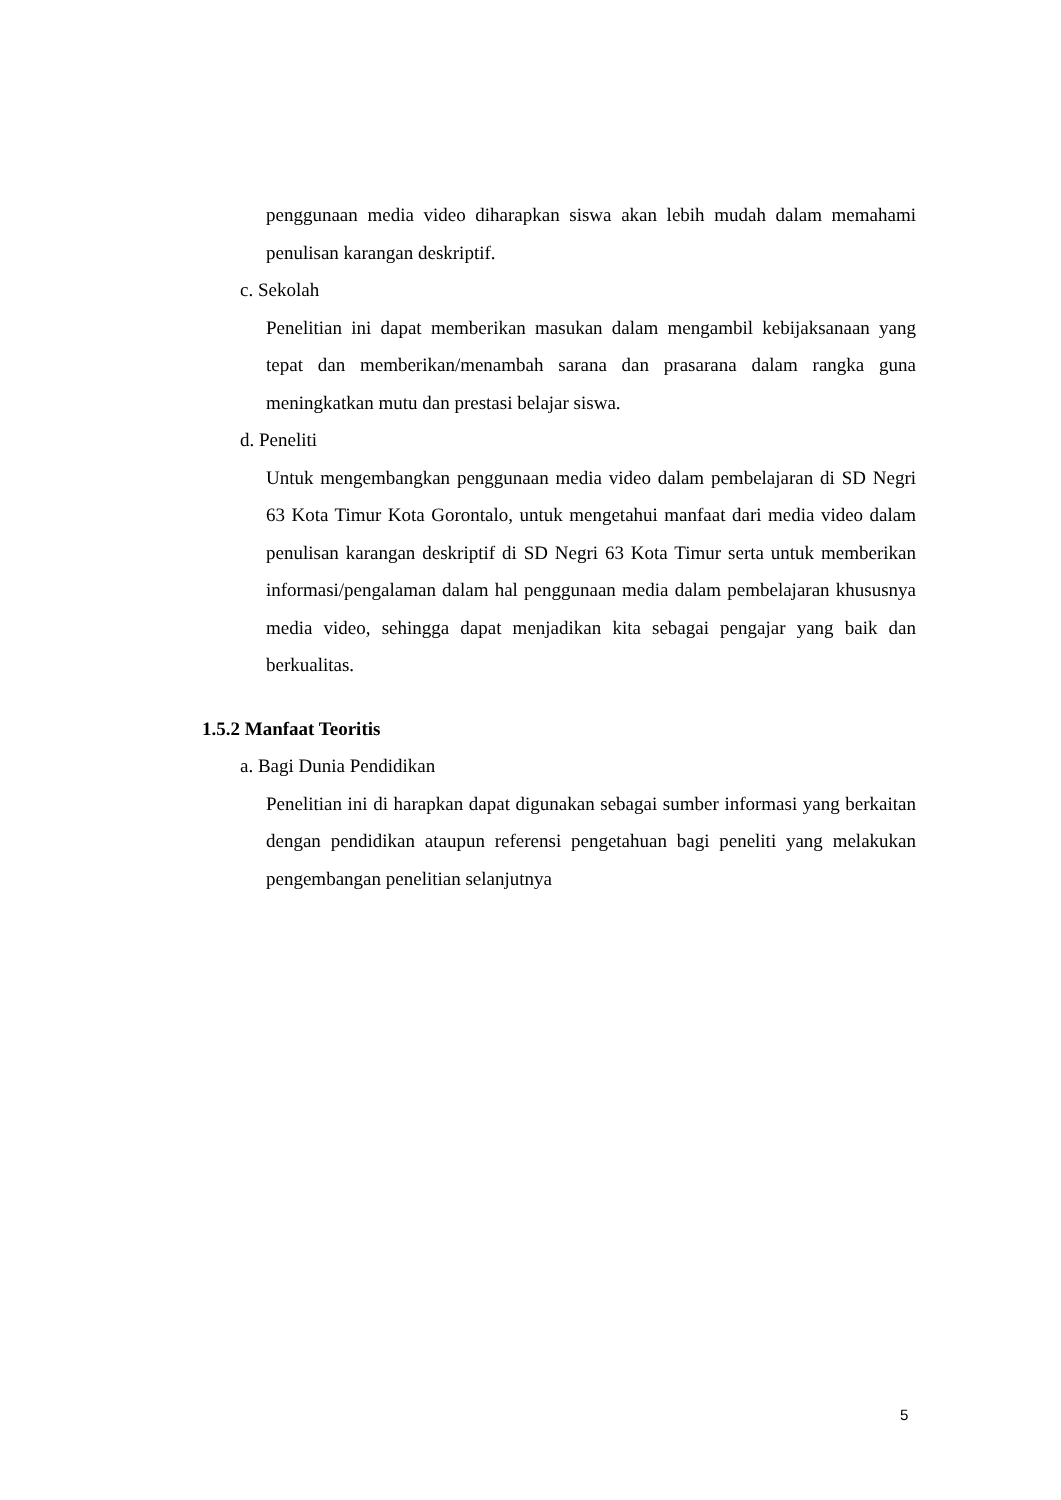penggunaan media video diharapkan siswa akan lebih mudah dalam memahami penulisan karangan deskriptif.
c. Sekolah
Penelitian ini dapat memberikan masukan dalam mengambil kebijaksanaan yang tepat dan memberikan/menambah sarana dan prasarana dalam rangka guna meningkatkan mutu dan prestasi belajar siswa.
d. Peneliti
Untuk mengembangkan penggunaan media video dalam pembelajaran di SD Negri 63 Kota Timur Kota Gorontalo, untuk mengetahui manfaat dari media video dalam penulisan karangan deskriptif di SD Negri 63 Kota Timur serta untuk memberikan informasi/pengalaman dalam hal penggunaan media dalam pembelajaran khususnya media video, sehingga dapat menjadikan kita sebagai pengajar yang baik dan berkualitas.
1.5.2 Manfaat Teoritis
a. Bagi Dunia Pendidikan
Penelitian ini di harapkan dapat digunakan sebagai sumber informasi yang berkaitan dengan pendidikan ataupun referensi pengetahuan bagi peneliti yang melakukan pengembangan penelitian selanjutnya
5